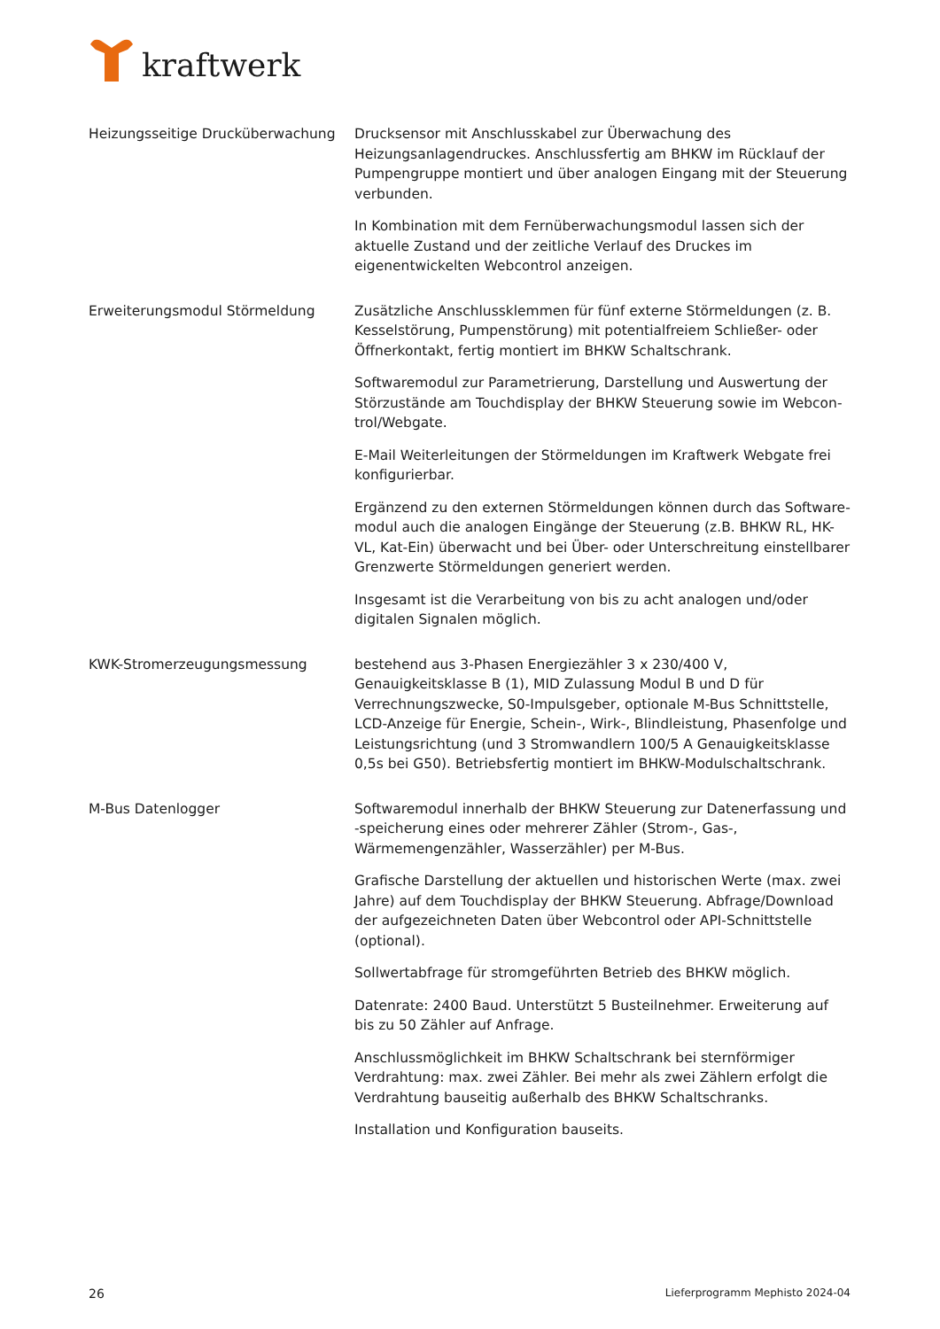kraftwerk
Heizungsseitige Drucküberwachung Drucksensor mit Anschlusskabel zur Überwachung des Heizungsanlagen­druckes. Anschlussfertig am BHKW im Rücklauf der Pumpengruppe mon­tiert und über analogen Eingang mit der Steuerung verbunden.
In Kombination mit dem Fernüberwachungsmodul lassen sich der aktuelle Zustand und der zeitliche Verlauf des Druckes im eigenentwickelten Webcontrol anzeigen.
Erweiterungsmodul Störmeldung Zusätzliche Anschlussklemmen für fünf externe Störmeldungen (z. B. Kes­selstörung, Pumpenstörung) mit potentialfreiem Schließer- oder Öffner­kontakt, fertig montiert im BHKW Schaltschrank.
Softwaremodul zur Parametrierung, Darstellung und Auswertung der Störzustände am Touchdisplay der BHKW Steuerung sowie im Webcon­trol/Webgate.
E-Mail Weiterleitungen der Störmeldungen im Kraftwerk Webgate frei konfigurierbar.
Ergänzend zu den externen Störmeldungen können durch das Software­modul auch die analogen Eingänge der Steuerung (z.B. BHKW RL, HK-VL, Kat-Ein) überwacht und bei Über- oder Unterschreitung einstellbarer Grenzwerte Störmeldungen generiert werden.
Insgesamt ist die Verarbeitung von bis zu acht analogen und/oder digita­len Signalen möglich.
KWK-Stromerzeugungsmessung bestehend aus 3-Phasen Energiezähler 3 x 230/400 V, Genauigkeitsklasse B (1), MID Zulassung Modul B und D für Verrechnungszwecke, S0-Impuls­geber, optionale M-Bus Schnittstelle, LCD-Anzeige für Energie, Schein-, Wirk-, Blindleistung, Phasenfolge und Leistungsrichtung (und 3 Strom­wandlern 100/5 A Genauigkeitsklasse 0,5s bei G50). Betriebsfertig mon­tiert im BHKW-Modulschaltschrank.
M-Bus Datenlogger Softwaremodul innerhalb der BHKW Steuerung zur Datenerfassung und -speicherung eines oder mehrerer Zähler (Strom-, Gas-, Wärmemengen­zähler, Wasserzähler) per M-Bus.
Grafische Darstellung der aktuellen und historischen Werte (max. zwei Jahre) auf dem Touchdisplay der BHKW Steuerung. Abfrage/Download der aufgezeichneten Daten über Webcontrol oder API-Schnittstelle (optional).
Sollwertabfrage für stromgeführten Betrieb des BHKW möglich.
Datenrate: 2400 Baud. Unterstützt 5 Busteilnehmer. Erweiterung auf bis zu 50 Zähler auf Anfrage.
Anschlussmöglichkeit im BHKW Schaltschrank bei sternförmiger Verdrah­tung: max. zwei Zähler. Bei mehr als zwei Zählern erfolgt die Verdrahtung bauseitig außerhalb des BHKW Schaltschranks.
Installation und Konfiguration bauseits.
26 Lieferprogramm Mephisto 2024-04